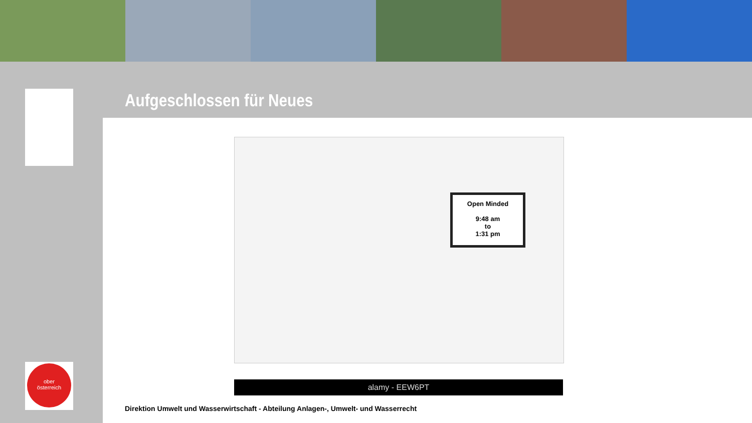ober
österreich
Aufgeschlossen für Neues
Open Minded
9:48 am
to
1:31 pm
alamy - EEW6PT
Direktion Umwelt und Wasserwirtschaft - Abteilung Anlagen-, Umwelt- und Wasserrecht